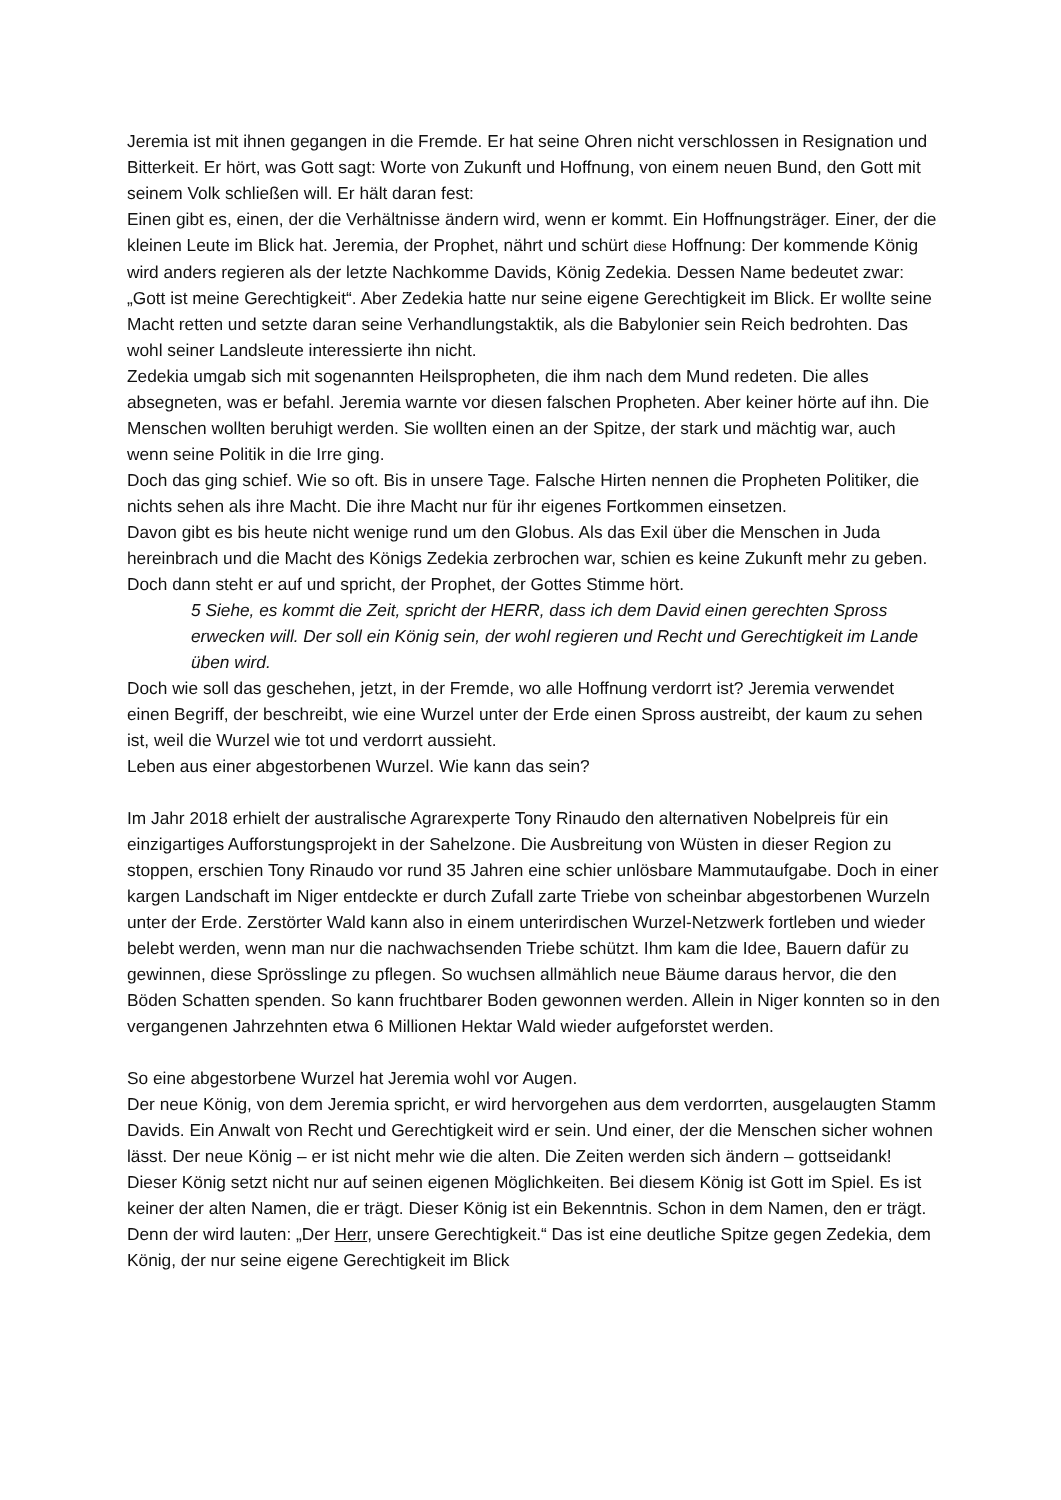Jeremia ist mit ihnen gegangen in die Fremde. Er hat seine Ohren nicht verschlossen in Resignation und Bitterkeit. Er hört, was Gott sagt: Worte von Zukunft und Hoffnung, von einem neuen Bund, den Gott mit seinem Volk schließen will. Er hält daran fest:
Einen gibt es, einen, der die Verhältnisse ändern wird, wenn er kommt. Ein Hoffnungsträger. Einer, der die kleinen Leute im Blick hat. Jeremia, der Prophet, nährt und schürt diese Hoffnung: Der kommende König wird anders regieren als der letzte Nachkomme Davids, König Zedekia. Dessen Name bedeutet zwar: „Gott ist meine Gerechtigkeit“. Aber Zedekia hatte nur seine eigene Gerechtigkeit im Blick. Er wollte seine Macht retten und setzte daran seine Verhandlungstaktik, als die Babylonier sein Reich bedrohten. Das wohl seiner Landsleute interessierte ihn nicht.
Zedekia umgab sich mit sogenannten Heilspropheten, die ihm nach dem Mund redeten. Die alles absegneten, was er befahl. Jeremia warnte vor diesen falschen Propheten. Aber keiner hörte auf ihn. Die Menschen wollten beruhigt werden. Sie wollten einen an der Spitze, der stark und mächtig war, auch wenn seine Politik in die Irre ging.
Doch das ging schief. Wie so oft. Bis in unsere Tage. Falsche Hirten nennen die Propheten Politiker, die nichts sehen als ihre Macht. Die ihre Macht nur für ihr eigenes Fortkommen einsetzen.
Davon gibt es bis heute nicht wenige rund um den Globus. Als das Exil über die Menschen in Juda hereinbrach und die Macht des Königs Zedekia zerbrochen war, schien es keine Zukunft mehr zu geben.
Doch dann steht er auf und spricht, der Prophet, der Gottes Stimme hört.
5 Siehe, es kommt die Zeit, spricht der HERR, dass ich dem David einen gerechten Spross erwecken will. Der soll ein König sein, der wohl regieren und Recht und Gerechtigkeit im Lande üben wird.
Doch wie soll das geschehen, jetzt, in der Fremde, wo alle Hoffnung verdorrt ist? Jeremia verwendet einen Begriff, der beschreibt, wie eine Wurzel unter der Erde einen Spross austreibt, der kaum zu sehen ist, weil die Wurzel wie tot und verdorrt aussieht.
Leben aus einer abgestorbenen Wurzel. Wie kann das sein?
Im Jahr 2018 erhielt der australische Agrarexperte Tony Rinaudo den alternativen Nobelpreis für ein einzigartiges Aufforstungsprojekt in der Sahelzone. Die Ausbreitung von Wüsten in dieser Region zu stoppen, erschien Tony Rinaudo vor rund 35 Jahren eine schier unlösbare Mammutaufgabe. Doch in einer kargen Landschaft im Niger entdeckte er durch Zufall zarte Triebe von scheinbar abgestorbenen Wurzeln unter der Erde. Zerstörter Wald kann also in einem unterirdischen Wurzel-Netzwerk fortleben und wieder belebt werden, wenn man nur die nachwachsenden Triebe schützt. Ihm kam die Idee, Bauern dafür zu gewinnen, diese Sprösslinge zu pflegen. So wuchsen allmählich neue Bäume daraus hervor, die den Böden Schatten spenden. So kann fruchtbarer Boden gewonnen werden. Allein in Niger konnten so in den vergangenen Jahrzehnten etwa 6 Millionen Hektar Wald wieder aufgeforstet werden.
So eine abgestorbene Wurzel hat Jeremia wohl vor Augen.
Der neue König, von dem Jeremia spricht, er wird hervorgehen aus dem verdorrten, ausgelaugten Stamm Davids. Ein Anwalt von Recht und Gerechtigkeit wird er sein. Und einer, der die Menschen sicher wohnen lässt. Der neue König – er ist nicht mehr wie die alten. Die Zeiten werden sich ändern – gottseidank!
Dieser König setzt nicht nur auf seinen eigenen Möglichkeiten. Bei diesem König ist Gott im Spiel. Es ist keiner der alten Namen, die er trägt. Dieser König ist ein Bekenntnis. Schon in dem Namen, den er trägt. Denn der wird lauten: „Der Herr, unsere Gerechtigkeit.“ Das ist eine deutliche Spitze gegen Zedekia, dem König, der nur seine eigene Gerechtigkeit im Blick